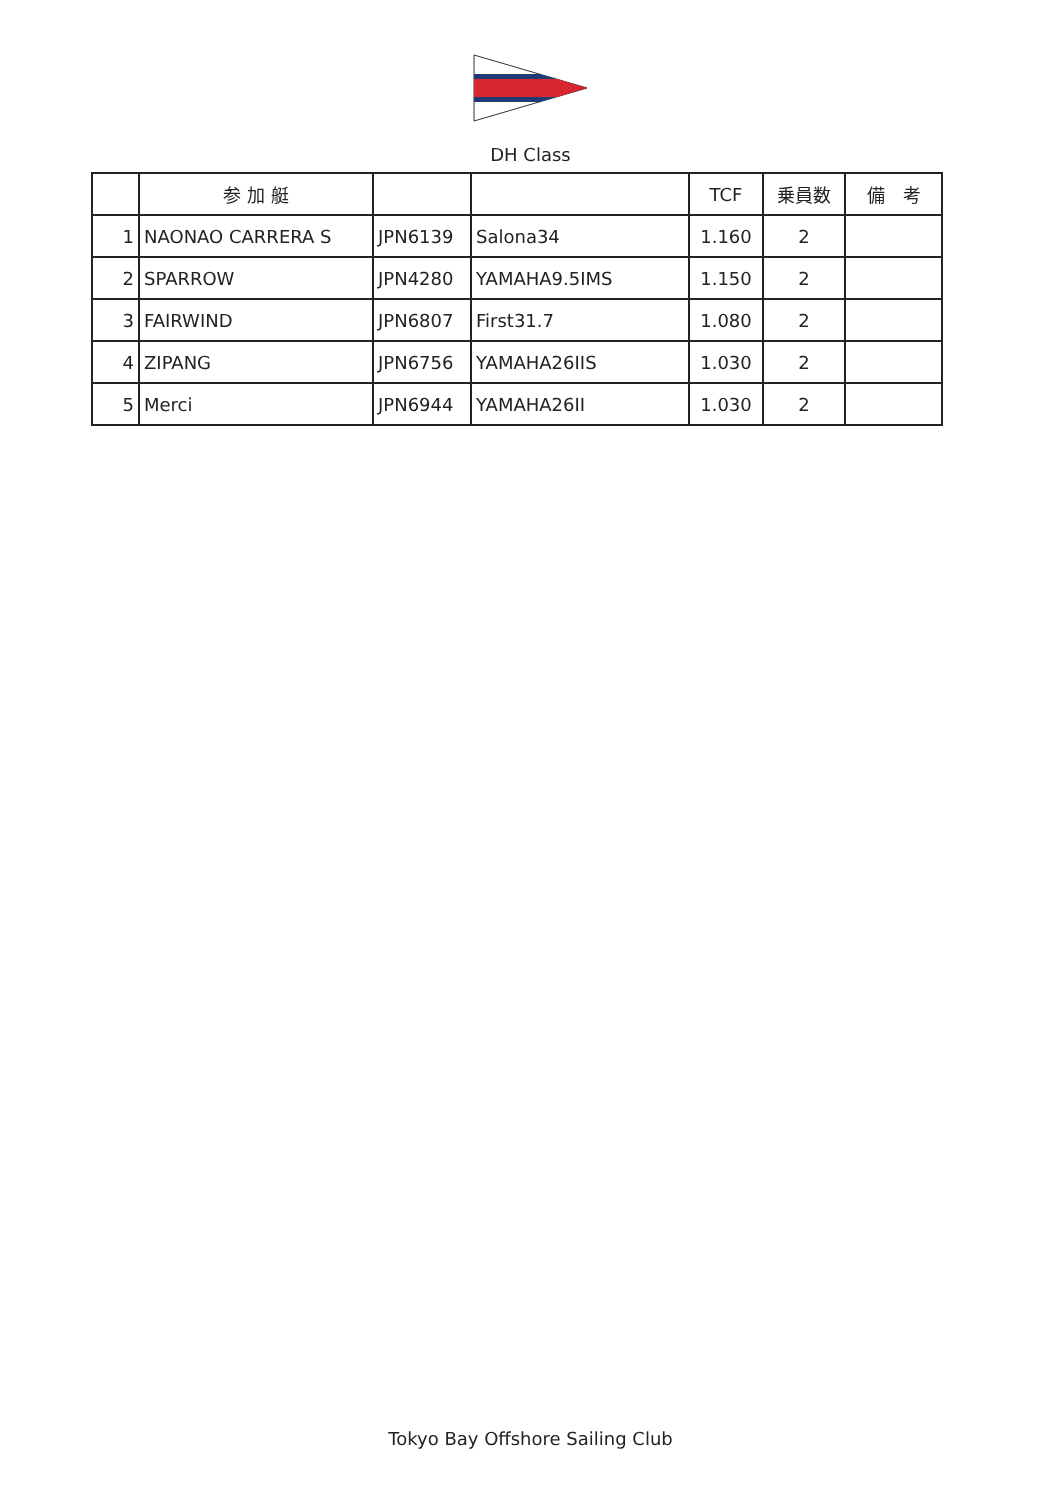DH Class
| | 参 加 艇 | | | TCF | 乗員数 | 備 考 |
| --- | --- | --- | --- | --- | --- | --- |
| 1 | NAONAO CARRERA S | JPN6139 | Salona34 | 1.160 | 2 | |
| 2 | SPARROW | JPN4280 | YAMAHA9.5IMS | 1.150 | 2 | |
| 3 | FAIRWIND | JPN6807 | First31.7 | 1.080 | 2 | |
| 4 | ZIPANG | JPN6756 | YAMAHA26IIS | 1.030 | 2 | |
| 5 | Merci | JPN6944 | YAMAHA26II | 1.030 | 2 | |
Tokyo Bay Offshore Sailing Club